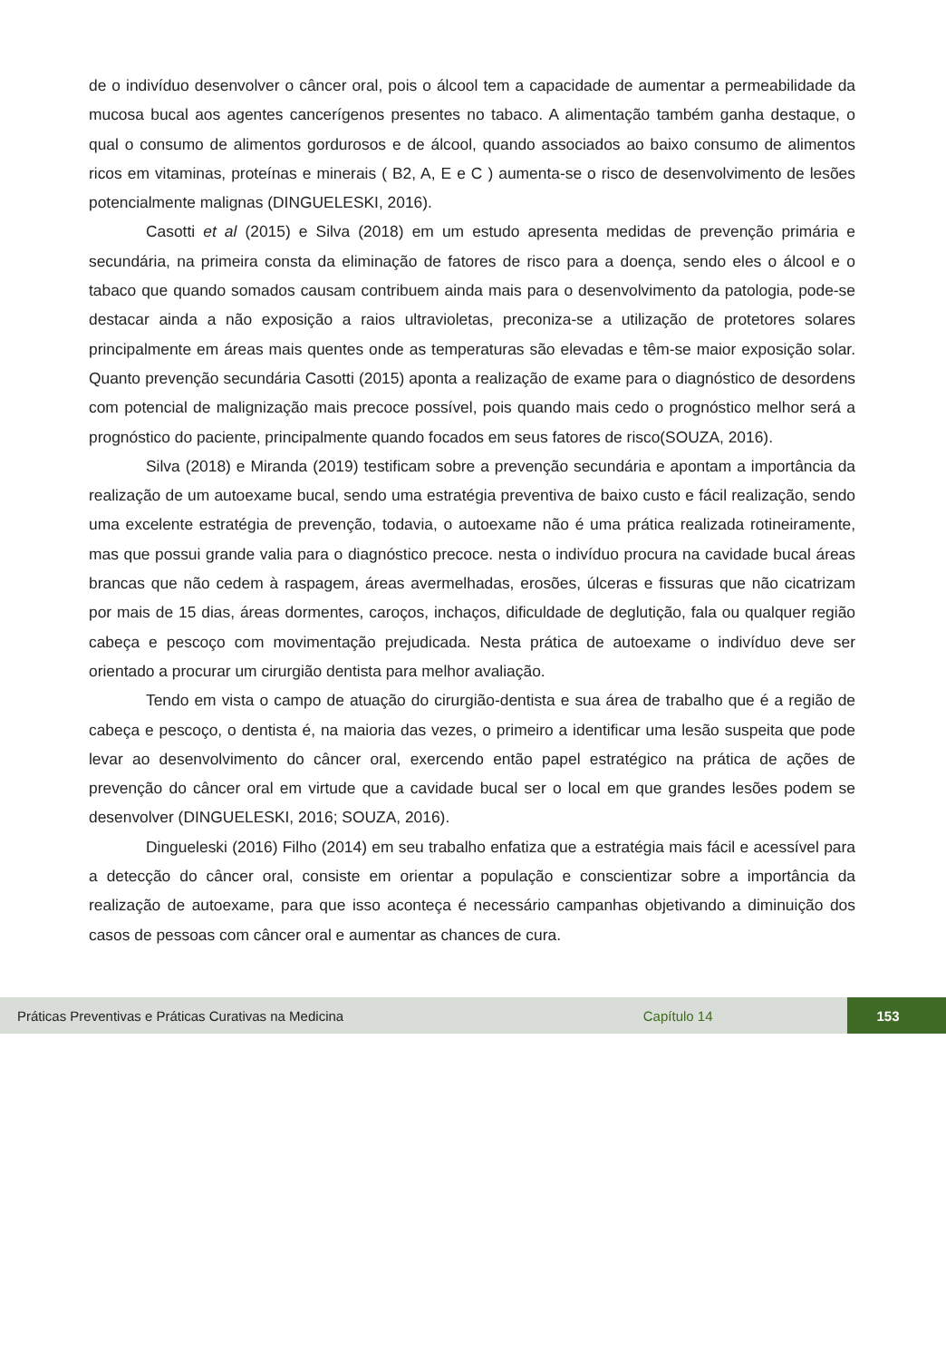de o indivíduo desenvolver o câncer oral, pois o álcool tem a capacidade de aumentar a permeabilidade da mucosa bucal aos agentes cancerígenos presentes no tabaco. A alimentação também ganha destaque, o qual o consumo de alimentos gordurosos e de álcool, quando associados ao baixo consumo de alimentos ricos em vitaminas, proteínas e minerais ( B2, A, E e C ) aumenta-se o risco de desenvolvimento de lesões potencialmente malignas (DINGUELESKI, 2016).
Casotti et al (2015) e Silva (2018) em um estudo apresenta medidas de prevenção primária e secundária, na primeira consta da eliminação de fatores de risco para a doença, sendo eles o álcool e o tabaco que quando somados causam contribuem ainda mais para o desenvolvimento da patologia, pode-se destacar ainda a não exposição a raios ultravioletas, preconiza-se a utilização de protetores solares principalmente em áreas mais quentes onde as temperaturas são elevadas e têm-se maior exposição solar. Quanto prevenção secundária Casotti (2015) aponta a realização de exame para o diagnóstico de desordens com potencial de malignização mais precoce possível, pois quando mais cedo o prognóstico melhor será a prognóstico do paciente, principalmente quando focados em seus fatores de risco(SOUZA, 2016).
Silva (2018) e Miranda (2019) testificam sobre a prevenção secundária e apontam a importância da realização de um autoexame bucal, sendo uma estratégia preventiva de baixo custo e fácil realização, sendo uma excelente estratégia de prevenção, todavia, o autoexame não é uma prática realizada rotineiramente, mas que possui grande valia para o diagnóstico precoce. nesta o indivíduo procura na cavidade bucal áreas brancas que não cedem à raspagem, áreas avermelhadas, erosões, úlceras e fissuras que não cicatrizam por mais de 15 dias, áreas dormentes, caroços, inchaços, dificuldade de deglutição, fala ou qualquer região cabeça e pescoço com movimentação prejudicada. Nesta prática de autoexame o indivíduo deve ser orientado a procurar um cirurgião dentista para melhor avaliação.
Tendo em vista o campo de atuação do cirurgião-dentista e sua área de trabalho que é a região de cabeça e pescoço, o dentista é, na maioria das vezes, o primeiro a identificar uma lesão suspeita que pode levar ao desenvolvimento do câncer oral, exercendo então papel estratégico na prática de ações de prevenção do câncer oral em virtude que a cavidade bucal ser o local em que grandes lesões podem se desenvolver (DINGUELESKI, 2016; SOUZA, 2016).
Dingueleski (2016) Filho (2014) em seu trabalho enfatiza que a estratégia mais fácil e acessível para a detecção do câncer oral, consiste em orientar a população e conscientizar sobre a importância da realização de autoexame, para que isso aconteça é necessário campanhas objetivando a diminuição dos casos de pessoas com câncer oral e aumentar as chances de cura.
Práticas Preventivas e Práticas Curativas na Medicina Capítulo 14 153